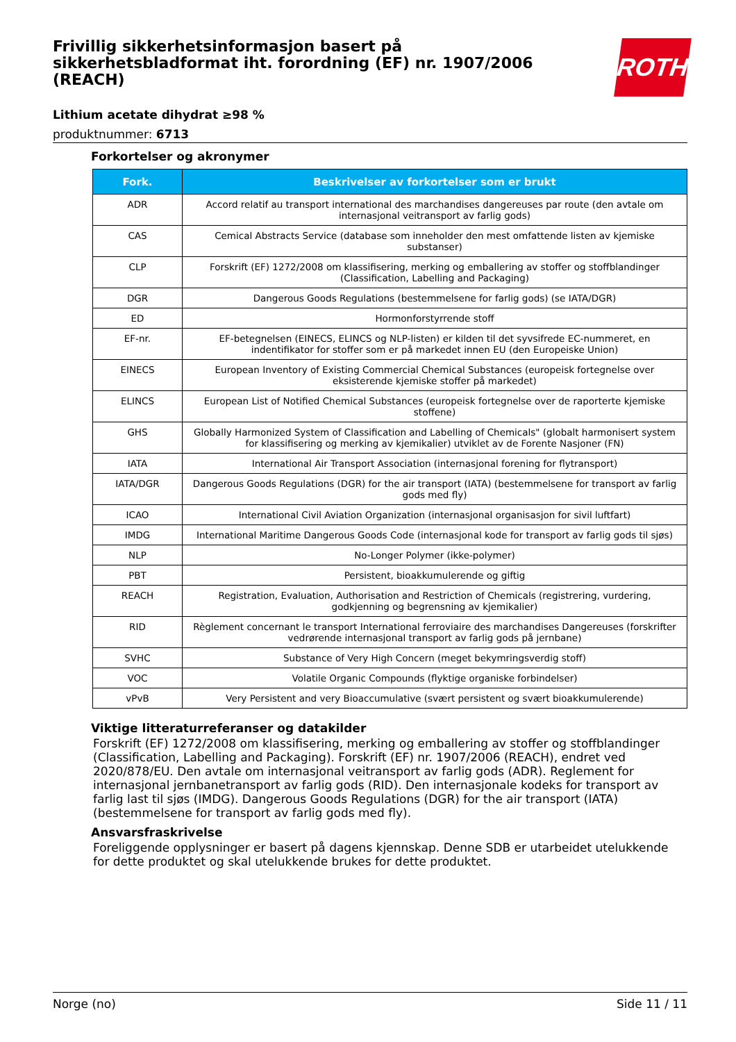Frivillig sikkerhetsinformasjon basert på sikkerhetsbladformat iht. forordning (EF) nr. 1907/2006 (REACH)
ROTH
Lithium acetate dihydrat ≥98 %
produktnummer: 6713
Forkortelser og akronymer
| Fork. | Beskrivelser av forkortelser som er brukt |
| --- | --- |
| ADR | Accord relatif au transport international des marchandises dangereuses par route (den avtale om internasjonal veitransport av farlig gods) |
| CAS | Cemical Abstracts Service (database som inneholder den mest omfattende listen av kjemiske substanser) |
| CLP | Forskrift (EF) 1272/2008 om klassifisering, merking og emballering av stoffer og stoffblandinger (Classification, Labelling and Packaging) |
| DGR | Dangerous Goods Regulations (bestemmelsene for farlig gods) (se IATA/DGR) |
| ED | Hormonforstyrrende stoff |
| EF-nr. | EF-betegnelsen (EINECS, ELINCS og NLP-listen) er kilden til det syvsifrede EC-nummeret, en indentifikator for stoffer som er på markedet innen EU (den Europeiske Union) |
| EINECS | European Inventory of Existing Commercial Chemical Substances (europeisk fortegnelse over eksisterende kjemiske stoffer på markedet) |
| ELINCS | European List of Notified Chemical Substances (europeisk fortegnelse over de raporterte kjemiske stoffene) |
| GHS | Globally Harmonized System of Classification and Labelling of Chemicals" (globalt harmonisert system for klassifisering og merking av kjemikalier) utviklet av de Forente Nasjoner (FN) |
| IATA | International Air Transport Association (internasjonal forening for flytransport) |
| IATA/DGR | Dangerous Goods Regulations (DGR) for the air transport (IATA) (bestemmelsene for transport av farlig gods med fly) |
| ICAO | International Civil Aviation Organization (internasjonal organisasjon for sivil luftfart) |
| IMDG | International Maritime Dangerous Goods Code (internasjonal kode for transport av farlig gods til sjøs) |
| NLP | No-Longer Polymer (ikke-polymer) |
| PBT | Persistent, bioakkumulerende og giftig |
| REACH | Registration, Evaluation, Authorisation and Restriction of Chemicals (registrering, vurdering, godkjenning og begrensning av kjemikalier) |
| RID | Règlement concernant le transport International ferroviaire des marchandises Dangereuses (forskrifter vedrørende internasjonal transport av farlig gods på jernbane) |
| SVHC | Substance of Very High Concern (meget bekymringsverdig stoff) |
| VOC | Volatile Organic Compounds (flyktige organiske forbindelser) |
| vPvB | Very Persistent and very Bioaccumulative (svært persistent og svært bioakkumulerende) |
Viktige litteraturreferanser og datakilder
Forskrift (EF) 1272/2008 om klassifisering, merking og emballering av stoffer og stoffblandinger (Classification, Labelling and Packaging). Forskrift (EF) nr. 1907/2006 (REACH), endret ved 2020/878/EU. Den avtale om internasjonal veitransport av farlig gods (ADR). Reglement for internasjonal jernbanetransport av farlig gods (RID). Den internasjonale kodeks for transport av farlig last til sjøs (IMDG). Dangerous Goods Regulations (DGR) for the air transport (IATA) (bestemmelsene for transport av farlig gods med fly).
Ansvarsfraskrivelse
Foreliggende opplysninger er basert på dagens kjennskap. Denne SDB er utarbeidet utelukkende for dette produktet og skal utelukkende brukes for dette produktet.
Norge (no) Side 11 / 11